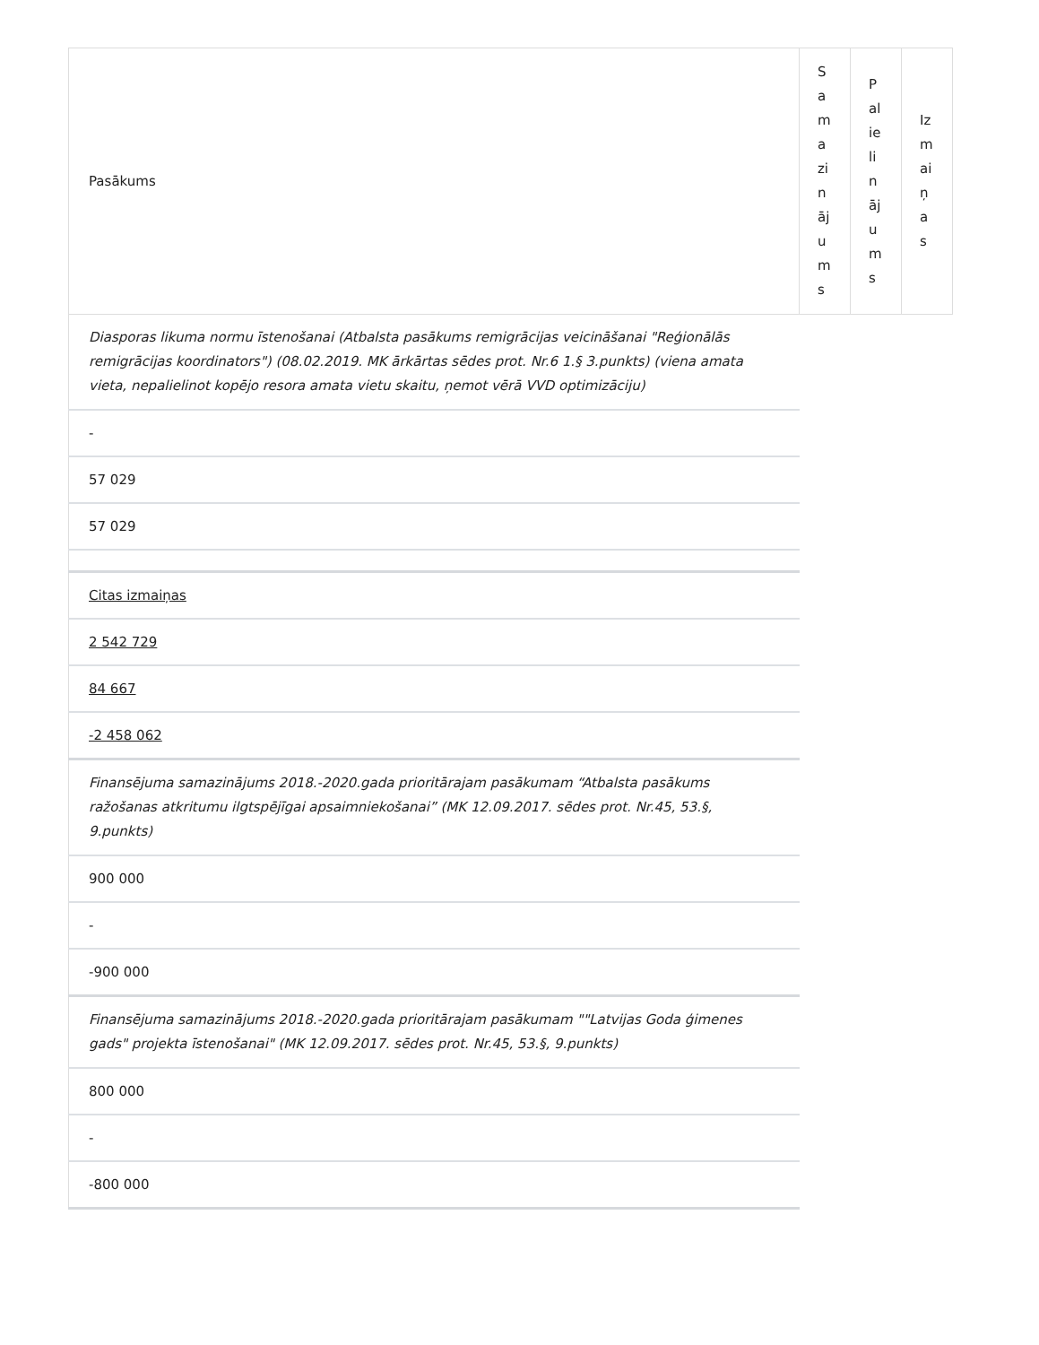| Pasākums | Samazinājums | Palielinājums | Izmaiņas |
| --- | --- | --- | --- |
| Diasporas likuma normu īstenošanai (Atbalsta pasākums remigrācijas veicināšanai "Reģionālās remigrācijas koordinators") (08.02.2019. MK ārkārtas sēdes prot. Nr.6 1.§ 3.punkts) (viena amata vieta, nepalielinot kopējo resora amata vietu skaitu, ņemot vērā VVD optimizāciju) | | | |
| - | | | |
| 57 029 | | | |
| 57 029 | | | |
| Citas izmaiņas | | | |
| 2 542 729 | | | |
| 84 667 | | | |
| -2 458 062 | | | |
| Finansējuma samazinājums 2018.-2020.gada prioritārajam pasākumam “Atbalsta pasākums ražošanas atkritumu ilgtspējīgai apsaimniekošanai” (MK 12.09.2017. sēdes prot. Nr.45, 53.§, 9.punkts) | | | |
| 900 000 | | | |
| - | | | |
| -900 000 | | | |
| Finansējuma samazinājums 2018.-2020.gada prioritārajam pasākumam ""Latvijas Goda ģimenes gads" projekta īstenošanai" (MK 12.09.2017. sēdes prot. Nr.45, 53.§, 9.punkts) | | | |
| 800 000 | | | |
| - | | | |
| -800 000 | | | |